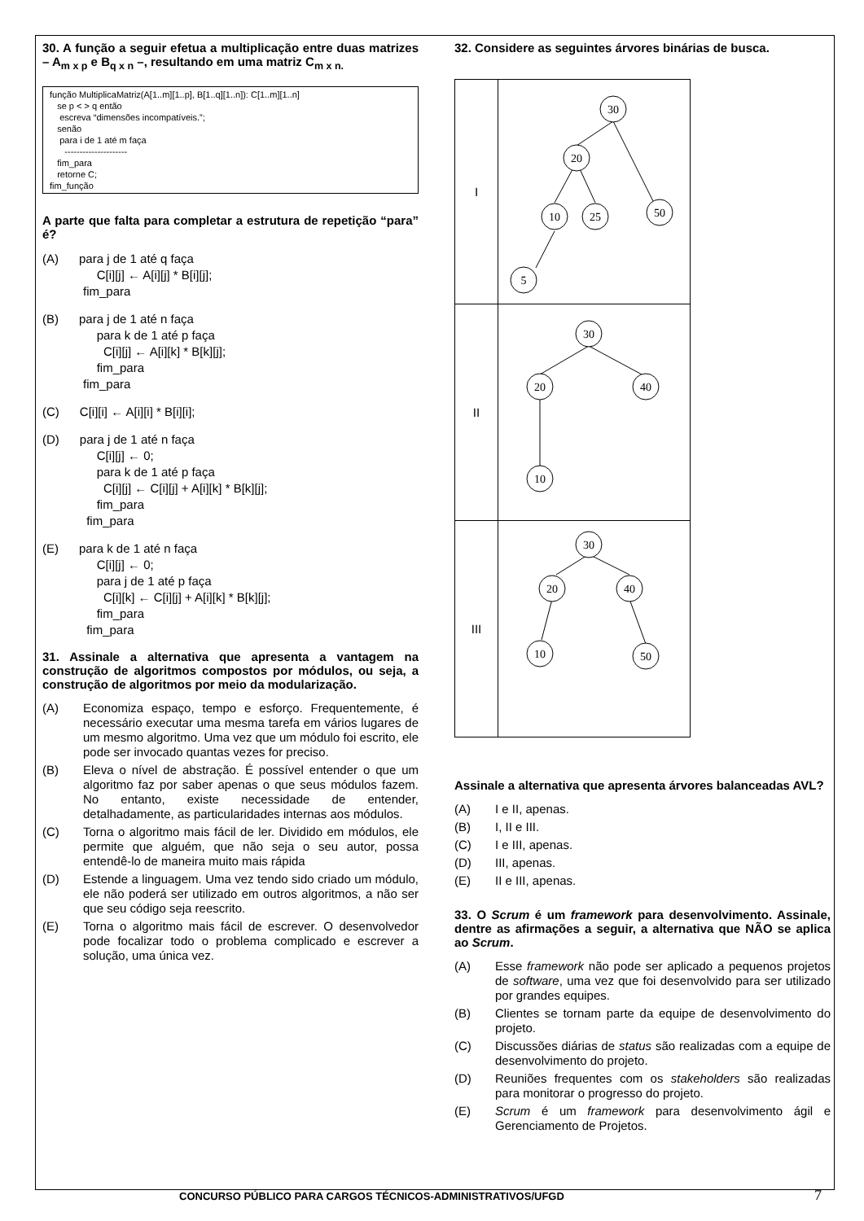30. A função a seguir efetua a multiplicação entre duas matrizes – A<sub>m x p</sub> e B<sub>q x n</sub> –, resultando em uma matriz C<sub>m x n.</sub>
função MultiplicaMatriz(A[1..m][1..p], B[1..q][1..n]): C[1..m][1..n] se p < > q então escreva “dimensões incompatíveis.”; senão para i de 1 até m faça --------------------- fim_para retorne C; fim_função
A parte que falta para completar a estrutura de repetição “para” é?
(A)      para j de 1 até q faça
                C[i][j] ← A[i][j] * B[i][j];
            fim_para
(B)      para j de 1 até n faça
                para k de 1 até p faça
                  C[i][j] ← A[i][k] * B[k][j];
                fim_para
            fim_para
(C)      C[i][i] ← A[i][i] * B[i][i];
(D)      para j de 1 até n faça
                C[i][j] ← 0;
                para k de 1 até p faça
                  C[i][j] ← C[i][j] + A[i][k] * B[k][j];
                fim_para
             fim_para
(E)      para k de 1 até n faça
                C[i][j] ← 0;
                para j de 1 até p faça
                  C[i][k] ← C[i][j] + A[i][k] * B[k][j];
                fim_para
             fim_para
31. Assinale a alternativa que apresenta a vantagem na construção de algoritmos compostos por módulos, ou seja, a construção de algoritmos por meio da modularização.
(A) Economiza espaço, tempo e esforço. Frequentemente, é necessário executar uma mesma tarefa em vários lugares de um mesmo algoritmo. Uma vez que um módulo foi escrito, ele pode ser invocado quantas vezes for preciso.
(B) Eleva o nível de abstração. É possível entender o que um algoritmo faz por saber apenas o que seus módulos fazem. No entanto, existe necessidade de entender, detalhadamente, as particularidades internas aos módulos.
(C) Torna o algoritmo mais fácil de ler. Dividido em módulos, ele permite que alguém, que não seja o seu autor, possa entendê-lo de maneira muito mais rápida
(D) Estende a linguagem. Uma vez tendo sido criado um módulo, ele não poderá ser utilizado em outros algoritmos, a não ser que seu código seja reescrito.
(E) Torna o algoritmo mais fácil de escrever. O desenvolvedor pode focalizar todo o problema complicado e escrever a solução, uma única vez.
32. Considere as seguintes árvores binárias de busca.
| I | 30 20 10 25 50 5 |
| II | 30 20 40 10 |
| III | 30 20 40 10 50 |
Assinale a alternativa que apresenta árvores balanceadas AVL?
(A) I e II, apenas.
(B) I, II e III.
(C) I e III, apenas.
(D) III, apenas.
(E) II e III, apenas.
33. O Scrum é um framework para desenvolvimento. Assinale, dentre as afirmações a seguir, a alternativa que NÃO se aplica ao Scrum.
(A) Esse framework não pode ser aplicado a pequenos projetos de software, uma vez que foi desenvolvido para ser utilizado por grandes equipes.
(B) Clientes se tornam parte da equipe de desenvolvimento do projeto.
(C) Discussões diárias de status são realizadas com a equipe de desenvolvimento do projeto.
(D) Reuniões frequentes com os stakeholders são realizadas para monitorar o progresso do projeto.
(E) Scrum é um framework para desenvolvimento ágil e Gerenciamento de Projetos.
CONCURSO PÚBLICO PARA CARGOS TÉCNICOS-ADMINISTRATIVOS/UFGD
7